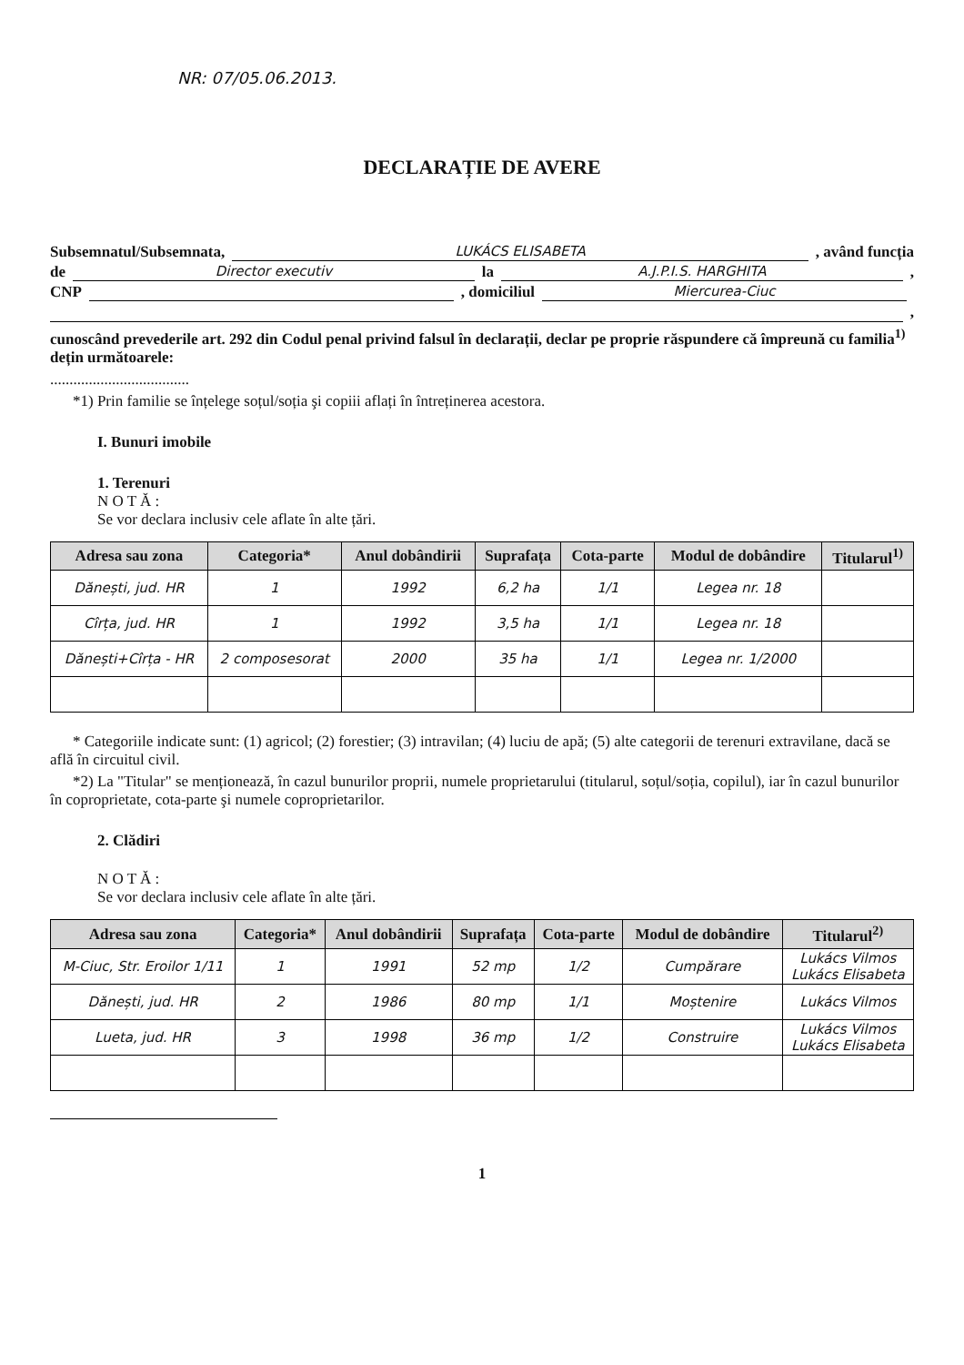NR: 07/05.06.2013.
DECLARAȚIE DE AVERE
Subsemnatul/Subsemnata, LUKÁCS ELISABETA , având funcția
de Director executiv la A.J.P.I.S. HARGHITA ,
CNP , domiciliul Miercurea-Ciuc
,
cunoscând prevederile art. 292 din Codul penal privind falsul în declarații, declar pe proprie răspundere că împreună cu familia<sup>1)</sup> dețin următoarele:
....................................
*1) Prin familie se înțelege soțul/soția şi copiii aflați în întreținerea acestora.
I. Bunuri imobile
1. Terenuri
N O T Ă :
Se vor declara inclusiv cele aflate în alte țări.
| Adresa sau zona | Categoria* | Anul dobândirii | Suprafața | Cota-parte | Modul de dobândire | Titularul<sup>1)</sup> |
| --- | --- | --- | --- | --- | --- | --- |
| Dănești, jud. HR | 1 | 1992 | 6,2 ha | 1/1 | Legea nr. 18 | |
| Cîrța, jud. HR | 1 | 1992 | 3,5 ha | 1/1 | Legea nr. 18 | |
| Dănești+Cîrța - HR | 2 composesorat | 2000 | 35 ha | 1/1 | Legea nr. 1/2000 | |
* Categoriile indicate sunt: (1) agricol; (2) forestier; (3) intravilan; (4) luciu de apă; (5) alte categorii de terenuri extravilane, dacă se află în circuitul civil.
*2) La "Titular" se menționează, în cazul bunurilor proprii, numele proprietarului (titularul, soțul/soția, copilul), iar în cazul bunurilor în coproprietate, cota-parte şi numele coproprietarilor.
2. Clădiri
N O T Ă :
Se vor declara inclusiv cele aflate în alte țări.
| Adresa sau zona | Categoria* | Anul dobândirii | Suprafața | Cota-parte | Modul de dobândire | Titularul<sup>2)</sup> |
| --- | --- | --- | --- | --- | --- | --- |
| M-Ciuc, Str. Eroilor 1/11 | 1 | 1991 | 52 mp | 1/2 | Cumpărare | Lukács Vilmos Lukács Elisabeta |
| Dănești, jud. HR | 2 | 1986 | 80 mp | 1/1 | Moștenire | Lukács Vilmos |
| Lueta, jud. HR | 3 | 1998 | 36 mp | 1/2 | Construire | Lukács Vilmos Lukács Elisabeta |
1